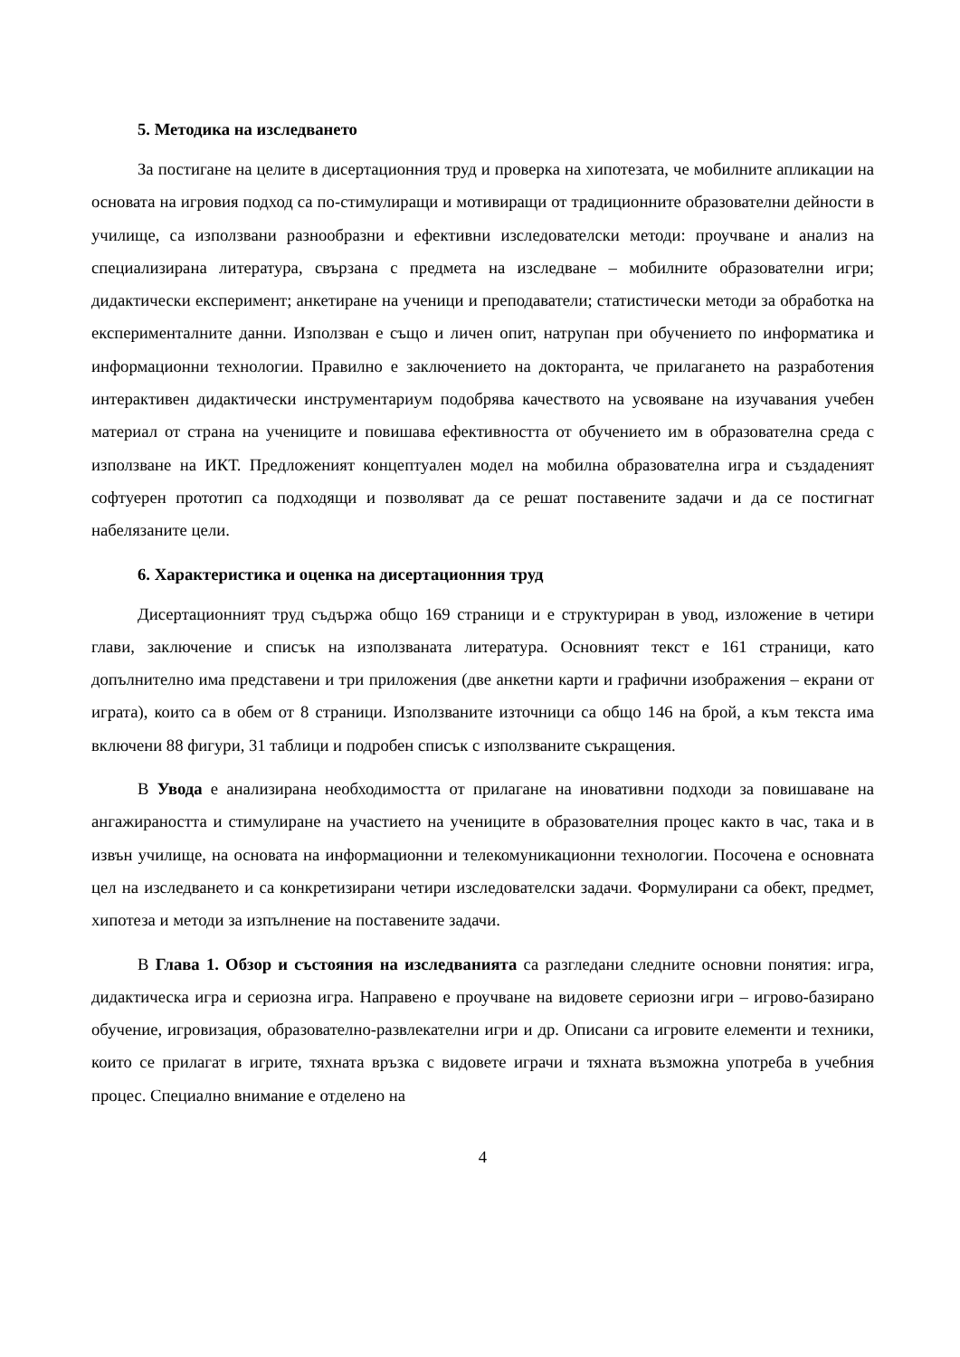5. Методика на изследването
За постигане на целите в дисертационния труд и проверка на хипотезата, че мобилните апликации на основата на игровия подход са по-стимулиращи и мотивиращи от традиционните образователни дейности в училище, са използвани разнообразни и ефективни изследователски методи: проучване и анализ на специализирана литература, свързана с предмета на изследване – мобилните образователни игри; дидактически експеримент; анкетиране на ученици и преподаватели; статистически методи за обработка на експерименталните данни. Използван е също и личен опит, натрупан при обучението по информатика и информационни технологии. Правилно е заключението на докторанта, че прилагането на разработения интерактивен дидактически инструментариум подобрява качеството на усвояване на изучавания учебен материал от страна на учениците и повишава ефективността от обучението им в образователна среда с използване на ИКТ. Предложеният концептуален модел на мобилна образователна игра и създаденият софтуерен прототип са подходящи и позволяват да се решат поставените задачи и да се постигнат набелязаните цели.
6. Характеристика и оценка на дисертационния труд
Дисертационният труд съдържа общо 169 страници и е структуриран в увод, изложение в четири глави, заключение и списък на използваната литература. Основният текст е 161 страници, като допълнително има представени и три приложения (две анкетни карти и графични изображения – екрани от играта), които са в обем от 8 страници. Използваните източници са общо 146 на брой, а към текста има включени 88 фигури, 31 таблици и подробен списък с използваните съкращения.
В Увода е анализирана необходимостта от прилагане на иновативни подходи за повишаване на ангажираността и стимулиране на участието на учениците в образователния процес както в час, така и в извън училище, на основата на информационни и телекомуникационни технологии. Посочена е основната цел на изследването и са конкретизирани четири изследователски задачи. Формулирани са обект, предмет, хипотеза и методи за изпълнение на поставените задачи.
В Глава 1. Обзор и състояния на изследванията са разгледани следните основни понятия: игра, дидактическа игра и сериозна игра. Направено е проучване на видовете сериозни игри – игрово-базирано обучение, игровизация, образователно-развлекателни игри и др. Описани са игровите елементи и техники, които се прилагат в игрите, тяхната връзка с видовете играчи и тяхната възможна употреба в учебния процес. Специално внимание е отделено на
4